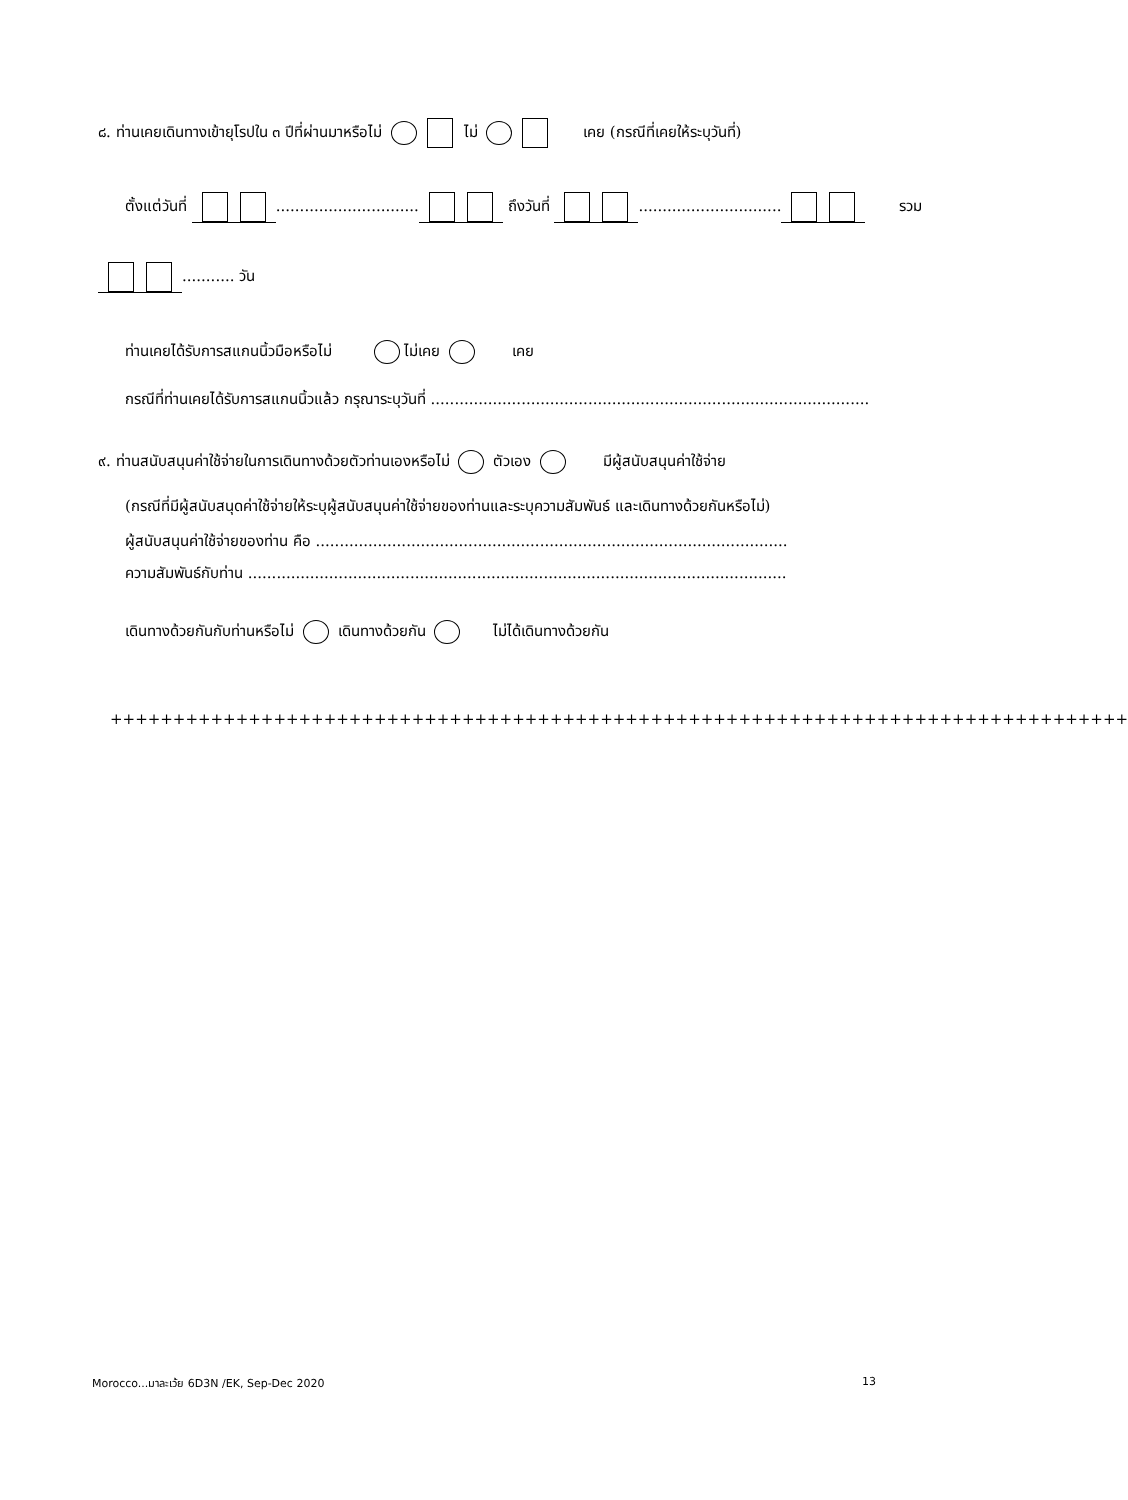๘. ท่านเคยเดินทางเข้ายุโรปใน ๓ ปีที่ผ่านมาหรือไม่ ไม่ เคย (กรณีที่เคยให้ระบุวันที่)
ตั้งแต่วันที่ .............................. ถึงวันที่ .............................. รวม
........... วัน
ท่านเคยได้รับการสแกนนิ้วมือหรือไม่ ไม่เคย เคย
กรณีที่ท่านเคยได้รับการสแกนนิ้วแล้ว กรุณาระบุวันที่ ............................................................................................
๙. ท่านสนับสนุนค่าใช้จ่ายในการเดินทางด้วยตัวท่านเองหรือไม่ ตัวเอง มีผู้สนับสนุนค่าใช้จ่าย
(กรณีที่มีผู้สนับสนุดค่าใช้จ่ายให้ระบุผู้สนับสนุนค่าใช้จ่ายของท่านและระบุความสัมพันธ์ และเดินทางด้วยกันหรือไม่)
ผู้สนับสนุนค่าใช้จ่ายของท่าน คือ ...................................................................................................
ความสัมพันธ์กับท่าน .................................................................................................................
เดินทางด้วยกันกับท่านหรือไม่ เดินทางด้วยกัน ไม่ได้เดินทางด้วยกัน
+++++++++++++++++++++++++++++++++++++++++++++++++++++++++++++++++++++++++++++++++
Morocco...มาละเว้ย 6D3N /EK, Sep-Dec 2020 13